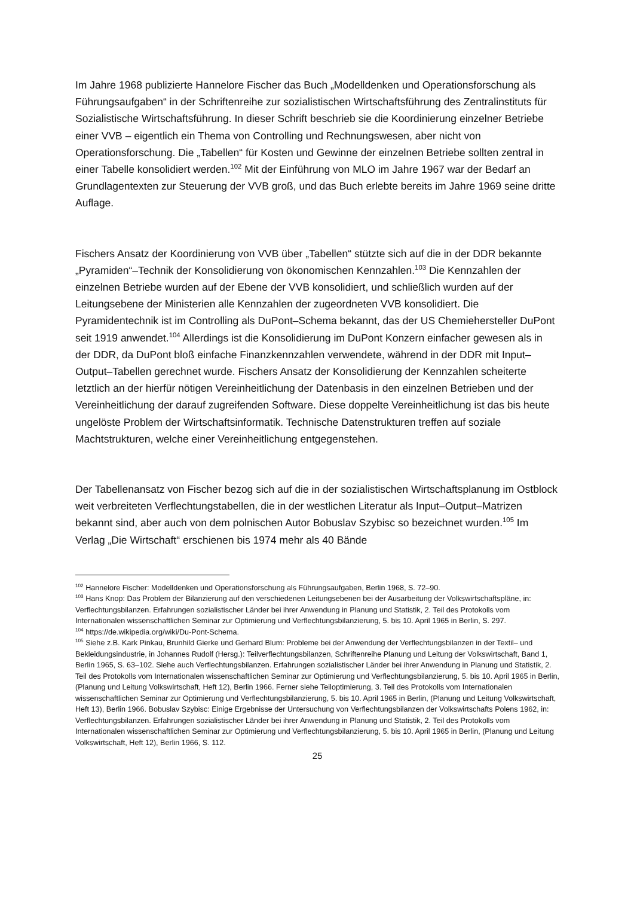Im Jahre 1968 publizierte Hannelore Fischer das Buch „Modelldenken und Operationsforschung als Führungsaufgaben“ in der Schriftenreihe zur sozialistischen Wirtschaftsführung des Zentralinstituts für Sozialistische Wirtschaftsführung. In dieser Schrift beschrieb sie die Koordinierung einzelner Betriebe einer VVB – eigentlich ein Thema von Controlling und Rechnungswesen, aber nicht von Operationsforschung. Die „Tabellen“ für Kosten und Gewinne der einzelnen Betriebe sollten zentral in einer Tabelle konsolidiert werden.<sup>102</sup> Mit der Einführung von MLO im Jahre 1967 war der Bedarf an Grundlagentexten zur Steuerung der VVB groß, und das Buch erlebte bereits im Jahre 1969 seine dritte Auflage.
Fischers Ansatz der Koordinierung von VVB über „Tabellen“ stützte sich auf die in der DDR bekannte „Pyramiden“–Technik der Konsolidierung von ökonomischen Kennzahlen.<sup>103</sup> Die Kennzahlen der einzelnen Betriebe wurden auf der Ebene der VVB konsolidiert, und schließlich wurden auf der Leitungsebene der Ministerien alle Kennzahlen der zugeordneten VVB konsolidiert. Die Pyramidentechnik ist im Controlling als DuPont–Schema bekannt, das der US Chemiehersteller DuPont seit 1919 anwendet.<sup>104</sup> Allerdings ist die Konsolidierung im DuPont Konzern einfacher gewesen als in der DDR, da DuPont bloß einfache Finanzkennzahlen verwendete, während in der DDR mit Input–Output–Tabellen gerechnet wurde. Fischers Ansatz der Konsolidierung der Kennzahlen scheiterte letztlich an der hierfür nötigen Vereinheitlichung der Datenbasis in den einzelnen Betrieben und der Vereinheitlichung der darauf zugreifenden Software. Diese doppelte Vereinheitlichung ist das bis heute ungelöste Problem der Wirtschaftsinformatik. Technische Datenstrukturen treffen auf soziale Machtstrukturen, welche einer Vereinheitlichung entgegenstehen.
Der Tabellenansatz von Fischer bezog sich auf die in der sozialistischen Wirtschaftsplanung im Ostblock weit verbreiteten Verflechtungstabellen, die in der westlichen Literatur als Input–Output–Matrizen bekannt sind, aber auch von dem polnischen Autor Bobuslav Szybisc so bezeichnet wurden.<sup>105</sup> Im Verlag „Die Wirtschaft“ erschienen bis 1974 mehr als 40 Bände
<sup>102</sup> Hannelore Fischer: Modelldenken und Operationsforschung als Führungsaufgaben, Berlin 1968, S. 72–90.
<sup>103</sup> Hans Knop: Das Problem der Bilanzierung auf den verschiedenen Leitungsebenen bei der Ausarbeitung der Volkswirtschaftspläne, in: Verflechtungsbilanzen. Erfahrungen sozialistischer Länder bei ihrer Anwendung in Planung und Statistik, 2. Teil des Protokolls vom Internationalen wissenschaftlichen Seminar zur Optimierung und Verflechtungsbilanzierung, 5. bis 10. April 1965 in Berlin, S. 297.
<sup>104</sup> https://de.wikipedia.org/wiki/Du-Pont-Schema.
<sup>105</sup> Siehe z.B. Kark Pinkau, Brunhild Gierke und Gerhard Blum: Probleme bei der Anwendung der Verflechtungsbilanzen in der Textil– und Bekleidungsindustrie, in Johannes Rudolf (Hersg.): Teilverflechtungsbilanzen, Schriftenreihe Planung und Leitung der Volkswirtschaft, Band 1, Berlin 1965, S. 63–102. Siehe auch Verflechtungsbilanzen. Erfahrungen sozialistischer Länder bei ihrer Anwendung in Planung und Statistik, 2. Teil des Protokolls vom Internationalen wissenschaftlichen Seminar zur Optimierung und Verflechtungsbilanzierung, 5. bis 10. April 1965 in Berlin, (Planung und Leitung Volkswirtschaft, Heft 12), Berlin 1966. Ferner siehe Teiloptimierung, 3. Teil des Protokolls vom Internationalen wissenschaftlichen Seminar zur Optimierung und Verflechtungsbilanzierung, 5. bis 10. April 1965 in Berlin, (Planung und Leitung Volkswirtschaft, Heft 13), Berlin 1966. Bobuslav Szybisc: Einige Ergebnisse der Untersuchung von Verflechtungsbilanzen der Volkswirtschafts Polens 1962, in: Verflechtungsbilanzen. Erfahrungen sozialistischer Länder bei ihrer Anwendung in Planung und Statistik, 2. Teil des Protokolls vom Internationalen wissenschaftlichen Seminar zur Optimierung und Verflechtungsbilanzierung, 5. bis 10. April 1965 in Berlin, (Planung und Leitung Volkswirtschaft, Heft 12), Berlin 1966, S. 112.
25